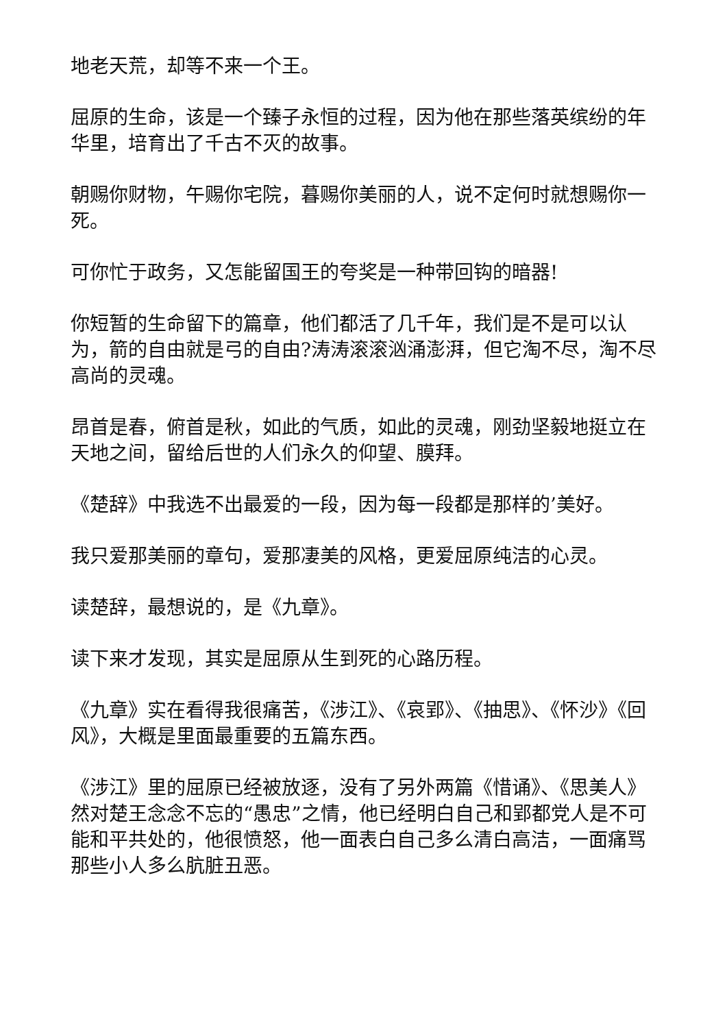地老天荒，却等不来一个王。
屈原的生命，该是一个臻子永恒的过程，因为他在那些落英缤纷的年华里，培育出了千古不灭的故事。
朝赐你财物，午赐你宅院，暮赐你美丽的人，说不定何时就想赐你一死。
可你忙于政务，又怎能留国王的夸奖是一种带回钩的暗器!
你短暂的生命留下的篇章，他们都活了几千年，我们是不是可以认为，箭的自由就是弓的自由?涛涛滚滚汹涌澎湃，但它淘不尽，淘不尽高尚的灵魂。
昂首是春，俯首是秋，如此的气质，如此的灵魂，刚劲坚毅地挺立在天地之间，留给后世的人们永久的仰望、膜拜。
《楚辞》中我选不出最爱的一段，因为每一段都是那样的’美好。
我只爱那美丽的章句，爱那凄美的风格，更爱屈原纯洁的心灵。
读楚辞，最想说的，是《九章》。
读下来才发现，其实是屈原从生到死的心路历程。
《九章》实在看得我很痛苦，《涉江》、《哀郢》、《抽思》、《怀沙》《回风》，大概是里面最重要的五篇东西。
《涉江》里的屈原已经被放逐，没有了另外两篇《惜诵》、《思美人》然对楚王念念不忘的“愚忠”之情，他已经明白自己和郢都党人是不可能和平共处的，他很愤怒，他一面表白自己多么清白高洁，一面痛骂那些小人多么肮脏丑恶。